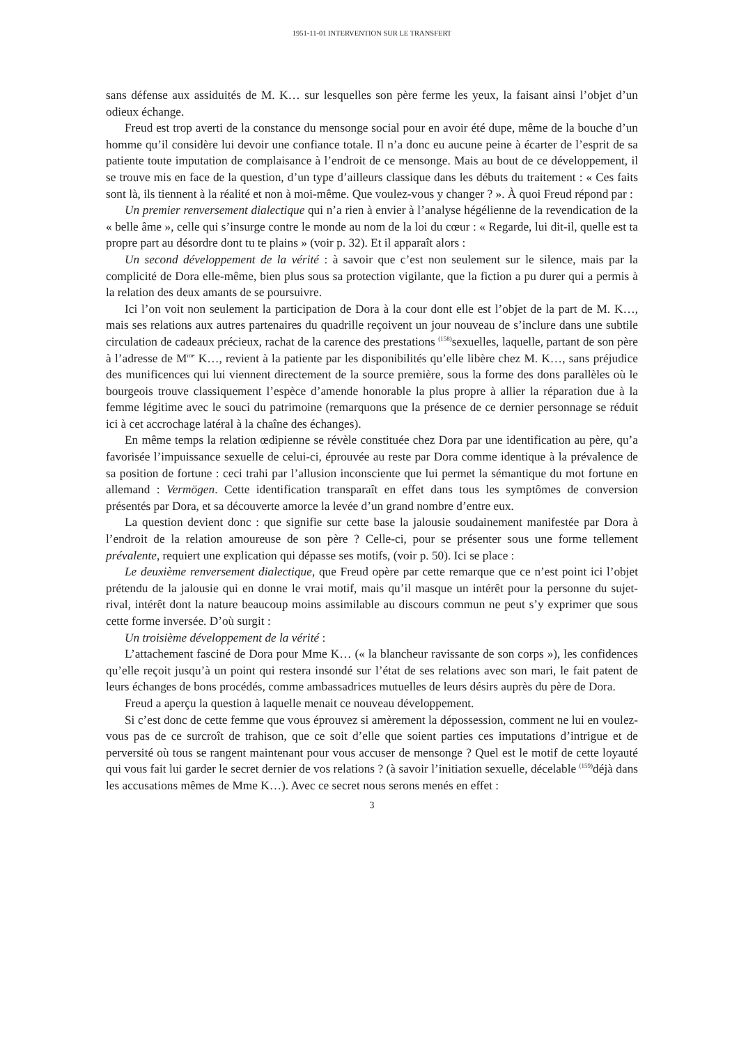1951-11-01 INTERVENTION SUR LE TRANSFERT
sans défense aux assiduités de M. K… sur lesquelles son père ferme les yeux, la faisant ainsi l’objet d’un odieux échange.
Freud est trop averti de la constance du mensonge social pour en avoir été dupe, même de la bouche d’un homme qu’il considère lui devoir une confiance totale. Il n’a donc eu aucune peine à écarter de l’esprit de sa patiente toute imputation de complaisance à l’endroit de ce mensonge. Mais au bout de ce développement, il se trouve mis en face de la question, d’un type d’ailleurs classique dans les débuts du traitement : « Ces faits sont là, ils tiennent à la réalité et non à moi-même. Que voulez-vous y changer ? ». À quoi Freud répond par :
Un premier renversement dialectique qui n’a rien à envier à l’analyse hégélienne de la revendication de la « belle âme », celle qui s’insurge contre le monde au nom de la loi du cœur : « Regarde, lui dit-il, quelle est ta propre part au désordre dont tu te plains » (voir p. 32). Et il apparaît alors :
Un second développement de la vérité : à savoir que c’est non seulement sur le silence, mais par la complicité de Dora elle-même, bien plus sous sa protection vigilante, que la fiction a pu durer qui a permis à la relation des deux amants de se poursuivre.
Ici l’on voit non seulement la participation de Dora à la cour dont elle est l’objet de la part de M. K…, mais ses relations aux autres partenaires du quadrille reçoivent un jour nouveau de s’inclure dans une subtile circulation de cadeaux précieux, rachat de la carence des prestations <sup>(158)</sup>sexuelles, laquelle, partant de son père à l’adresse de M<sup>me</sup> K…, revient à la patiente par les disponibilités qu’elle libère chez M. K…, sans préjudice des munificences qui lui viennent directement de la source première, sous la forme des dons parallèles où le bourgeois trouve classiquement l’espèce d’amende honorable la plus propre à allier la réparation due à la femme légitime avec le souci du patrimoine (remarquons que la présence de ce dernier personnage se réduit ici à cet accrochage latéral à la chaîne des échanges).
En même temps la relation œdipienne se révèle constituée chez Dora par une identification au père, qu’a favorisée l’impuissance sexuelle de celui-ci, éprouvée au reste par Dora comme identique à la prévalence de sa position de fortune : ceci trahi par l’allusion inconsciente que lui permet la sémantique du mot fortune en allemand : Vermögen. Cette identification transparaît en effet dans tous les symptômes de conversion présentés par Dora, et sa découverte amorce la levée d’un grand nombre d’entre eux.
La question devient donc : que signifie sur cette base la jalousie soudainement manifestée par Dora à l’endroit de la relation amoureuse de son père ? Celle-ci, pour se présenter sous une forme tellement prévalente, requiert une explication qui dépasse ses motifs, (voir p. 50). Ici se place :
Le deuxième renversement dialectique, que Freud opère par cette remarque que ce n’est point ici l’objet prétendu de la jalousie qui en donne le vrai motif, mais qu’il masque un intérêt pour la personne du sujet-rival, intérêt dont la nature beaucoup moins assimilable au discours commun ne peut s’y exprimer que sous cette forme inversée. D’où surgit :
Un troisième développement de la vérité :
L’attachement fasciné de Dora pour Mme K… (« la blancheur ravissante de son corps »), les confidences qu’elle reçoit jusqu’à un point qui restera insondé sur l’état de ses relations avec son mari, le fait patent de leurs échanges de bons procédés, comme ambassadrices mutuelles de leurs désirs auprès du père de Dora.
Freud a aperçu la question à laquelle menait ce nouveau développement.
Si c’est donc de cette femme que vous éprouvez si amèrement la dépossession, comment ne lui en voulez-vous pas de ce surcroît de trahison, que ce soit d’elle que soient parties ces imputations d’intrigue et de perversité où tous se rangent maintenant pour vous accuser de mensonge ? Quel est le motif de cette loyauté qui vous fait lui garder le secret dernier de vos relations ? (à savoir l’initiation sexuelle, décelable <sup>(159)</sup>déjà dans les accusations mêmes de Mme K…). Avec ce secret nous serons menés en effet :
3